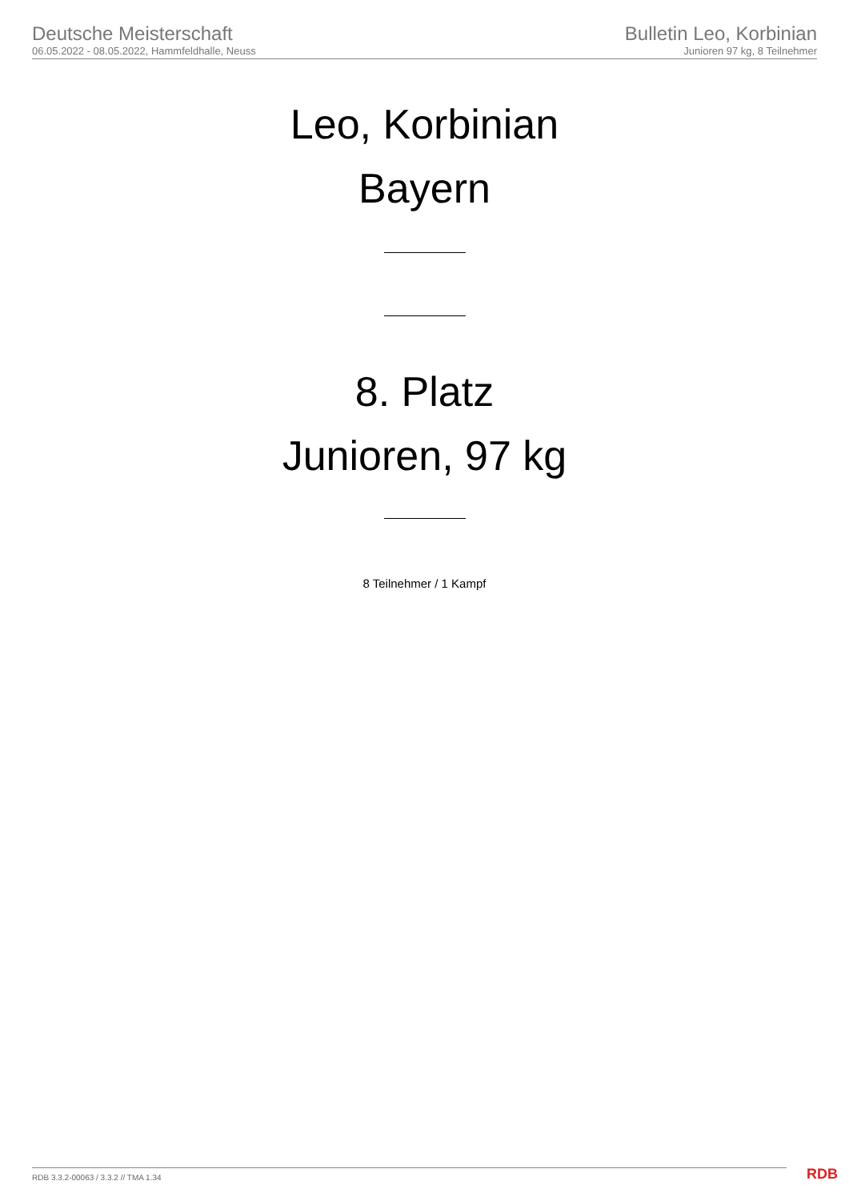Deutsche Meisterschaft
06.05.2022 - 08.05.2022, Hammfeldhalle, Neuss
Bulletin Leo, Korbinian
Junioren 97 kg, 8 Teilnehmer
Leo, Korbinian
Bayern
8. Platz
Junioren, 97 kg
8 Teilnehmer / 1 Kampf
RDB 3.3.2-00063 / 3.3.2 // TMA 1.34
RDB